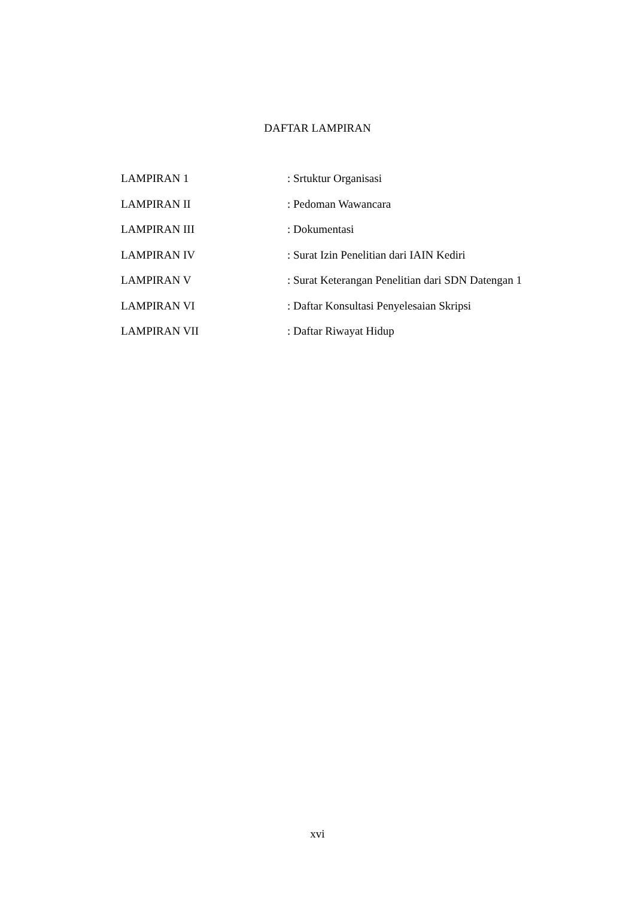DAFTAR LAMPIRAN
| LAMPIRAN 1 | : Srtuktur Organisasi |
| LAMPIRAN II | : Pedoman Wawancara |
| LAMPIRAN III | : Dokumentasi |
| LAMPIRAN IV | : Surat Izin Penelitian dari IAIN Kediri |
| LAMPIRAN V | : Surat Keterangan Penelitian dari SDN Datengan 1 |
| LAMPIRAN VI | : Daftar Konsultasi Penyelesaian Skripsi |
| LAMPIRAN VII | : Daftar Riwayat Hidup |
xvi